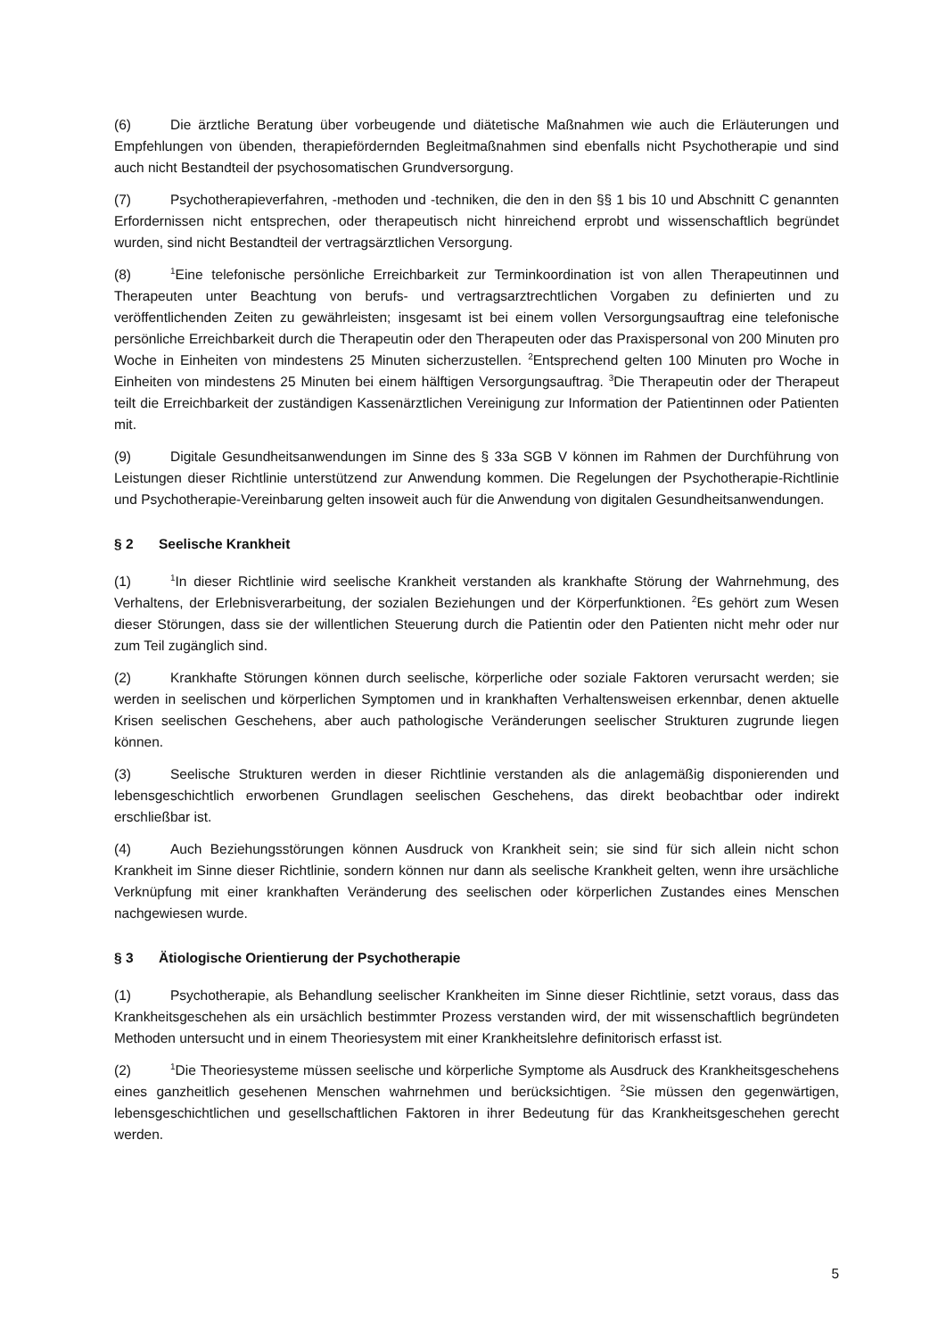(6) Die ärztliche Beratung über vorbeugende und diätetische Maßnahmen wie auch die Erläuterungen und Empfehlungen von übenden, therapiefördernden Begleitmaßnahmen sind ebenfalls nicht Psychotherapie und sind auch nicht Bestandteil der psychosomatischen Grundversorgung.
(7) Psychotherapieverfahren, -methoden und -techniken, die den in den §§ 1 bis 10 und Abschnitt C genannten Erfordernissen nicht entsprechen, oder therapeutisch nicht hinreichend erprobt und wissenschaftlich begründet wurden, sind nicht Bestandteil der vertragsärztlichen Versorgung.
(8)<sup>1</sup>Eine telefonische persönliche Erreichbarkeit zur Terminkoordination ist von allen Therapeutinnen und Therapeuten unter Beachtung von berufs- und vertragsarztrechtlichen Vorgaben zu definierten und zu veröffentlichenden Zeiten zu gewährleisten; insgesamt ist bei einem vollen Versorgungsauftrag eine telefonische persönliche Erreichbarkeit durch die Therapeutin oder den Therapeuten oder das Praxispersonal von 200 Minuten pro Woche in Einheiten von mindestens 25 Minuten sicherzustellen. <sup>2</sup>Entsprechend gelten 100 Minuten pro Woche in Einheiten von mindestens 25 Minuten bei einem hälftigen Versorgungsauftrag. <sup>3</sup>Die Therapeutin oder der Therapeut teilt die Erreichbarkeit der zuständigen Kassenärztlichen Vereinigung zur Information der Patientinnen oder Patienten mit.
(9) Digitale Gesundheitsanwendungen im Sinne des § 33a SGB V können im Rahmen der Durchführung von Leistungen dieser Richtlinie unterstützend zur Anwendung kommen. Die Regelungen der Psychotherapie-Richtlinie und Psychotherapie-Vereinbarung gelten insoweit auch für die Anwendung von digitalen Gesundheitsanwendungen.
§ 2 Seelische Krankheit
(1)<sup>1</sup>In dieser Richtlinie wird seelische Krankheit verstanden als krankhafte Störung der Wahrnehmung, des Verhaltens, der Erlebnisverarbeitung, der sozialen Beziehungen und der Körperfunktionen. <sup>2</sup>Es gehört zum Wesen dieser Störungen, dass sie der willentlichen Steuerung durch die Patientin oder den Patienten nicht mehr oder nur zum Teil zugänglich sind.
(2) Krankhafte Störungen können durch seelische, körperliche oder soziale Faktoren verursacht werden; sie werden in seelischen und körperlichen Symptomen und in krankhaften Verhaltensweisen erkennbar, denen aktuelle Krisen seelischen Geschehens, aber auch pathologische Veränderungen seelischer Strukturen zugrunde liegen können.
(3) Seelische Strukturen werden in dieser Richtlinie verstanden als die anlagemäßig disponierenden und lebensgeschichtlich erworbenen Grundlagen seelischen Geschehens, das direkt beobachtbar oder indirekt erschließbar ist.
(4) Auch Beziehungsstörungen können Ausdruck von Krankheit sein; sie sind für sich allein nicht schon Krankheit im Sinne dieser Richtlinie, sondern können nur dann als seelische Krankheit gelten, wenn ihre ursächliche Verknüpfung mit einer krankhaften Veränderung des seelischen oder körperlichen Zustandes eines Menschen nachgewiesen wurde.
§ 3 Ätiologische Orientierung der Psychotherapie
(1) Psychotherapie, als Behandlung seelischer Krankheiten im Sinne dieser Richtlinie, setzt voraus, dass das Krankheitsgeschehen als ein ursächlich bestimmter Prozess verstanden wird, der mit wissenschaftlich begründeten Methoden untersucht und in einem Theoriesystem mit einer Krankheitslehre definitorisch erfasst ist.
(2)<sup>1</sup>Die Theoriesysteme müssen seelische und körperliche Symptome als Ausdruck des Krankheitsgeschehens eines ganzheitlich gesehenen Menschen wahrnehmen und berücksichtigen. <sup>2</sup>Sie müssen den gegenwärtigen, lebensgeschichtlichen und gesellschaftlichen Faktoren in ihrer Bedeutung für das Krankheitsgeschehen gerecht werden.
5